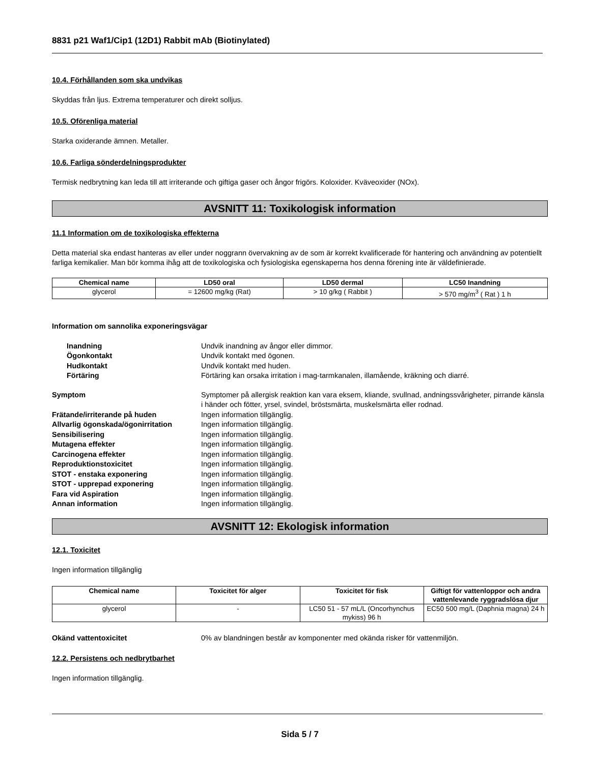8831 p21 Waf1/Cip1 (12D1) Rabbit mAb (Biotinylated)
10.4. Förhållanden som ska undvikas
Skyddas från ljus. Extrema temperaturer och direkt solljus.
10.5. Oförenliga material
Starka oxiderande ämnen. Metaller.
10.6. Farliga sönderdelningsprodukter
Termisk nedbrytning kan leda till att irriterande och giftiga gaser och ångor frigörs. Koloxider. Kväveoxider (NOx).
AVSNITT 11: Toxikologisk information
11.1 Information om de toxikologiska effekterna
Detta material ska endast hanteras av eller under noggrann övervakning av de som är korrekt kvalificerade för hantering och användning av potentiellt farliga kemikalier. Man bör komma ihåg att de toxikologiska och fysiologiska egenskaperna hos denna förening inte är väldefinierade.
| Chemical name | LD50 oral | LD50 dermal | LC50 Inandning |
| --- | --- | --- | --- |
| glycerol | = 12600 mg/kg (Rat) | > 10 g/kg ( Rabbit ) | > 570 mg/m<sup>3</sup> ( Rat ) 1 h |
Information om sannolika exponeringsvägar
Inandning Undvik inandning av ångor eller dimmor. Ögonkontakt Undvik kontakt med ögonen. Hudkontakt Undvik kontakt med huden. Förtäring Förtäring kan orsaka irritation i mag-tarmkanalen, illamående, kräkning och diarré.
Symptom Symptomer på allergisk reaktion kan vara eksem, kliande, svullnad, andningssvårigheter, pirrande känsla i händer och fötter, yrsel, svindel, bröstsmärta, muskelsmärta eller rodnad. Frätande/irriterande på huden Ingen information tillgänglig. Allvarlig ögonskada/ögonirritation Ingen information tillgänglig. Sensibilisering Ingen information tillgänglig. Mutagena effekter Ingen information tillgänglig. Carcinogena effekter Ingen information tillgänglig. Reproduktionstoxicitet Ingen information tillgänglig. STOT - enstaka exponering Ingen information tillgänglig. STOT - upprepad exponering Ingen information tillgänglig. Fara vid Aspiration Ingen information tillgänglig. Annan information Ingen information tillgänglig.
AVSNITT 12: Ekologisk information
12.1. Toxicitet
Ingen information tillgänglig
| Chemical name | Toxicitet för alger | Toxicitet för fisk | Giftigt för vattenloppor och andra vattenlevande ryggradslösa djur |
| --- | --- | --- | --- |
| glycerol | - | LC50 51 - 57 mL/L (Oncorhynchus mykiss) 96 h | EC50 500 mg/L (Daphnia magna) 24 h |
Okänd vattentoxicitet 0% av blandningen består av komponenter med okända risker för vattenmiljön.
12.2. Persistens och nedbrytbarhet
Ingen information tillgänglig.
Sida 5 / 7